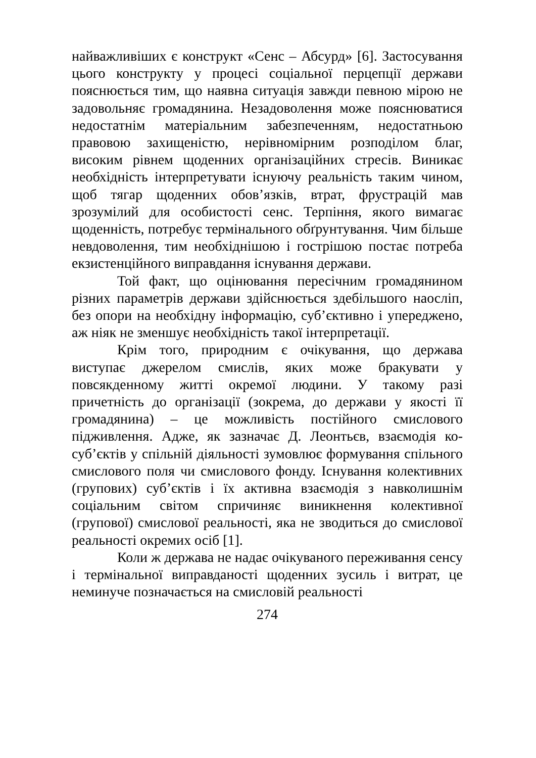найважливіших є конструкт «Сенс – Абсурд» [6]. Застосування цього конструкту у процесі соціальної перцепції держави пояснюється тим, що наявна ситуація завжди певною мірою не задовольняє громадянина. Незадоволення може пояснюватися недостатнім матеріальним забезпеченням, недостатньою правовою захищеністю, нерівномірним розподілом благ, високим рівнем щоденних організаційних стресів. Виникає необхідність інтерпретувати існуючу реальність таким чином, щоб тягар щоденних обов’язків, втрат, фрустрацій мав зрозумілий для особистості сенс. Терпіння, якого вимагає щоденність, потребує термінального обґрунтування. Чим більше невдоволення, тим необхіднішою і гострішою постає потреба екзистенційного виправдання існування держави.
Той факт, що оцінювання пересічним громадянином різних параметрів держави здійснюється здебільшого наосліп, без опори на необхідну інформацію, суб’єктивно і упереджено, аж ніяк не зменшує необхідність такої інтерпретації.
Крім того, природним є очікування, що держава виступає джерелом смислів, яких може бракувати у повсякденному житті окремої людини. У такому разі причетність до організації (зокрема, до держави у якості її громадянина) – це можливість постійного смислового підживлення. Адже, як зазначає Д. Леонтьєв, взаємодія ко-суб’єктів у спільній діяльності зумовлює формування спільного смислового поля чи смислового фонду. Існування колективних (групових) суб’єктів і їх активна взаємодія з навколишнім соціальним світом спричиняє виникнення колективної (групової) смислової реальності, яка не зводиться до смислової реальності окремих осіб [1].
Коли ж держава не надає очікуваного переживання сенсу і термінальної виправданості щоденних зусиль і витрат, це неминуче позначається на смисловій реальності
274